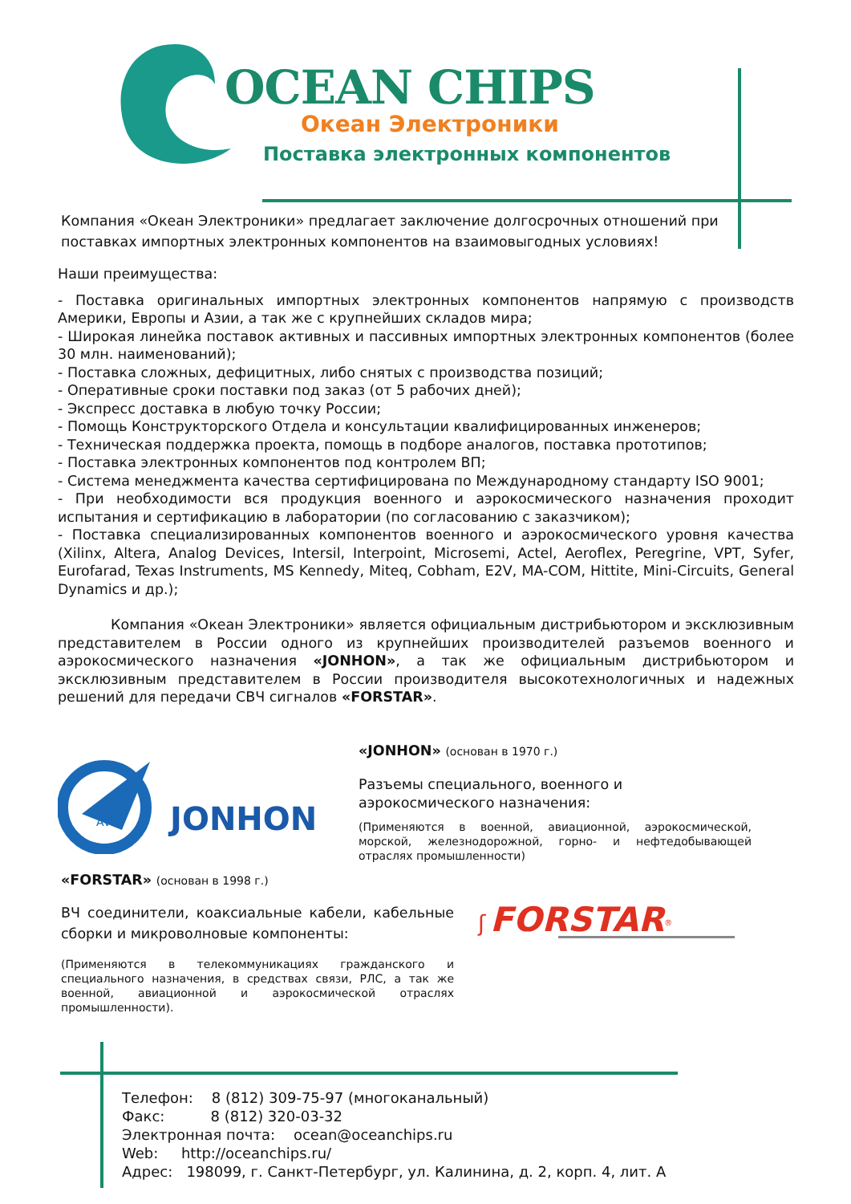OCEAN CHIPS
Океан Электроники
Поставка электронных компонентов
Компания «Океан Электроники» предлагает заключение долгосрочных отношений при поставках импортных электронных компонентов на взаимовыгодных условиях!
Наши преимущества:
- Поставка оригинальных импортных электронных компонентов напрямую с производств Америки, Европы и Азии, а так же с крупнейших складов мира;
- Широкая линейка поставок активных и пассивных импортных электронных компонентов (более 30 млн. наименований);
- Поставка сложных, дефицитных, либо снятых с производства позиций;
- Оперативные сроки поставки под заказ (от 5 рабочих дней);
- Экспресс доставка в любую точку России;
- Помощь Конструкторского Отдела и консультации квалифицированных инженеров;
- Техническая поддержка проекта, помощь в подборе аналогов, поставка прототипов;
- Поставка электронных компонентов под контролем ВП;
- Система менеджмента качества сертифицирована по Международному стандарту ISO 9001;
- При необходимости вся продукция военного и аэрокосмического назначения проходит испытания и сертификацию в лаборатории (по согласованию с заказчиком);
- Поставка специализированных компонентов военного и аэрокосмического уровня качества (Xilinx, Altera, Analog Devices, Intersil, Interpoint, Microsemi, Actel, Aeroflex, Peregrine, VPT, Syfer, Eurofarad, Texas Instruments, MS Kennedy, Miteq, Cobham, E2V, MA-COM, Hittite, Mini-Circuits, General Dynamics и др.);
Компания «Океан Электроники» является официальным дистрибьютором и эксклюзивным представителем в России одного из крупнейших производителей разъемов военного и аэрокосмического назначения «JONHON», а так же официальным дистрибьютором и эксклюзивным представителем в России производителя высокотехнологичных и надежных решений для передачи СВЧ сигналов «FORSTAR».
AVIC
JONHON
«JONHON» (основан в 1970 г.)
Разъемы специального, военного и аэрокосмического назначения:
(Применяются в военной, авиационной, аэрокосмической, морской, железнодорожной, горно- и нефтедобывающей отраслях промышленности)
«FORSTAR» (основан в 1998 г.)
ВЧ соединители, коаксиальные кабели, кабельные сборки и микроволновые компоненты:
(Применяются в телекоммуникациях гражданского и специального назначения, в средствах связи, РЛС, а так же военной, авиационной и аэрокосмической отраслях промышленности).
ʃ FORSTAR<sup>®</sup>
Телефон: 8 (812) 309-75-97 (многоканальный)
Факс: 8 (812) 320-03-32
Электронная почта: ocean@oceanchips.ru
Web: http://oceanchips.ru/
Адрес: 198099, г. Санкт-Петербург, ул. Калинина, д. 2, корп. 4, лит. А